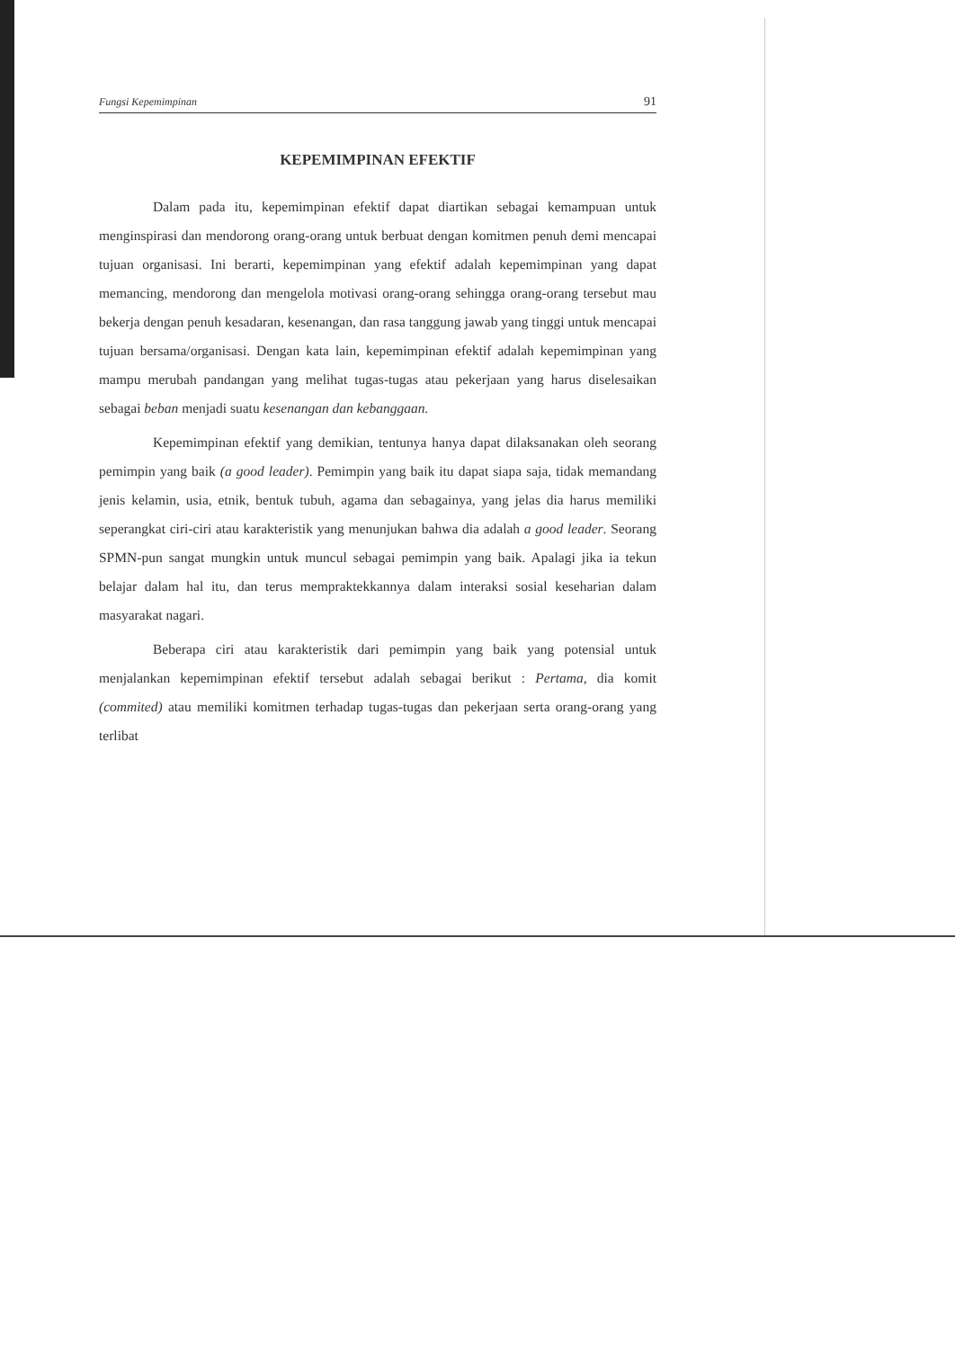Fungsi Kepemimpinan 91
KEPEMIMPINAN EFEKTIF
Dalam pada itu, kepemimpinan efektif dapat diartikan sebagai kemampuan untuk menginspirasi dan mendorong orang-orang untuk berbuat dengan komitmen penuh demi mencapai tujuan organisasi. Ini berarti, kepemimpinan yang efektif adalah kepemimpinan yang dapat memancing, mendorong dan mengelola motivasi orang-orang sehingga orang-orang tersebut mau bekerja dengan penuh kesadaran, kesenangan, dan rasa tanggung jawab yang tinggi untuk mencapai tujuan bersama/organisasi. Dengan kata lain, kepemimpinan efektif adalah kepemimpinan yang mampu merubah pandangan yang melihat tugas-tugas atau pekerjaan yang harus diselesaikan sebagai beban menjadi suatu kesenangan dan kebanggaan.
Kepemimpinan efektif yang demikian, tentunya hanya dapat dilaksanakan oleh seorang pemimpin yang baik (a good leader). Pemimpin yang baik itu dapat siapa saja, tidak memandang jenis kelamin, usia, etnik, bentuk tubuh, agama dan sebagainya, yang jelas dia harus memiliki seperangkat ciri-ciri atau karakteristik yang menunjukan bahwa dia adalah a good leader. Seorang SPMN-pun sangat mungkin untuk muncul sebagai pemimpin yang baik. Apalagi jika ia tekun belajar dalam hal itu, dan terus mempraktekkannya dalam interaksi sosial keseharian dalam masyarakat nagari.
Beberapa ciri atau karakteristik dari pemimpin yang baik yang potensial untuk menjalankan kepemimpinan efektif tersebut adalah sebagai berikut : Pertama, dia komit (commited) atau memiliki komitmen terhadap tugas-tugas dan pekerjaan serta orang-orang yang terlibat